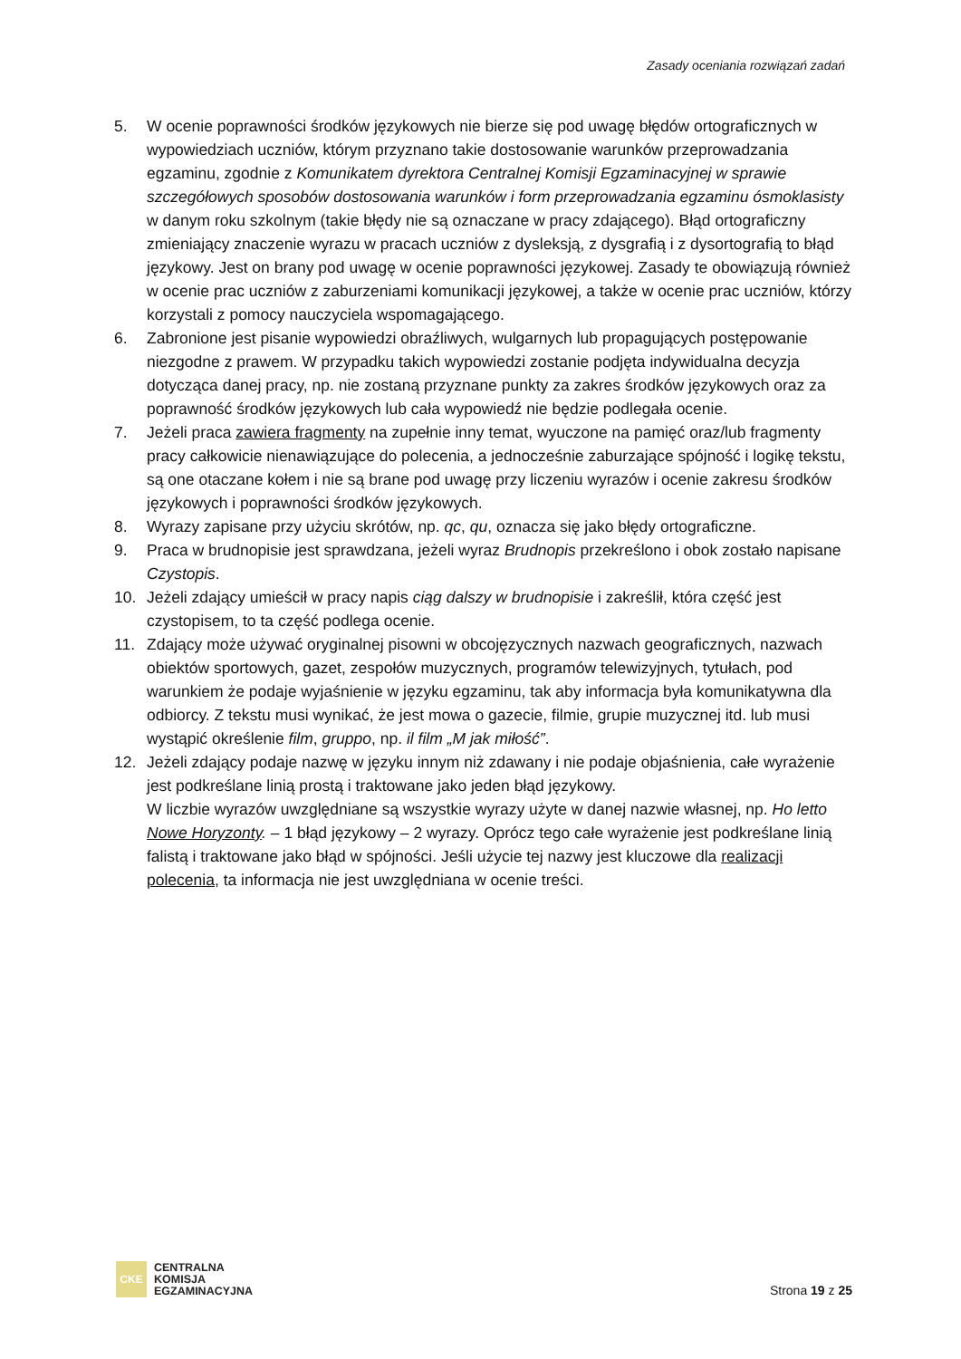Zasady oceniania rozwiązań zadań
5. W ocenie poprawności środków językowych nie bierze się pod uwagę błędów ortograficznych w wypowiedziach uczniów, którym przyznano takie dostosowanie warunków przeprowadzania egzaminu, zgodnie z Komunikatem dyrektora Centralnej Komisji Egzaminacyjnej w sprawie szczegółowych sposobów dostosowania warunków i form przeprowadzania egzaminu ósmoklasisty w danym roku szkolnym (takie błędy nie są oznaczane w pracy zdającego). Błąd ortograficzny zmieniający znaczenie wyrazu w pracach uczniów z dysleksją, z dysgrafią i z dysortografią to błąd językowy. Jest on brany pod uwagę w ocenie poprawności językowej. Zasady te obowiązują również w ocenie prac uczniów z zaburzeniami komunikacji językowej, a także w ocenie prac uczniów, którzy korzystali z pomocy nauczyciela wspomagającego.
6. Zabronione jest pisanie wypowiedzi obraźliwych, wulgarnych lub propagujących postępowanie niezgodne z prawem. W przypadku takich wypowiedzi zostanie podjęta indywidualna decyzja dotycząca danej pracy, np. nie zostaną przyznane punkty za zakres środków językowych oraz za poprawność środków językowych lub cała wypowiedź nie będzie podlegała ocenie.
7. Jeżeli praca zawiera fragmenty na zupełnie inny temat, wyuczone na pamięć oraz/lub fragmenty pracy całkowicie nienawiązujące do polecenia, a jednocześnie zaburzające spójność i logikę tekstu, są one otaczane kołem i nie są brane pod uwagę przy liczeniu wyrazów i ocenie zakresu środków językowych i poprawności środków językowych.
8. Wyrazy zapisane przy użyciu skrótów, np. qc, qu, oznacza się jako błędy ortograficzne.
9. Praca w brudnopisie jest sprawdzana, jeżeli wyraz Brudnopis przekreślono i obok zostało napisane Czystopis.
10. Jeżeli zdający umieścił w pracy napis ciąg dalszy w brudnopisie i zakreślił, która część jest czystopisem, to ta część podlega ocenie.
11. Zdający może używać oryginalnej pisowni w obcojęzycznych nazwach geograficznych, nazwach obiektów sportowych, gazet, zespołów muzycznych, programów telewizyjnych, tytułach, pod warunkiem że podaje wyjaśnienie w języku egzaminu, tak aby informacja była komunikatywna dla odbiorcy. Z tekstu musi wynikać, że jest mowa o gazecie, filmie, grupie muzycznej itd. lub musi wystąpić określenie film, gruppo, np. il film „M jak miłość”.
12. Jeżeli zdający podaje nazwę w języku innym niż zdawany i nie podaje objaśnienia, całe wyrażenie jest podkreślane linią prostą i traktowane jako jeden błąd językowy.
W liczbie wyrazów uwzględniane są wszystkie wyrazy użyte w danej nazwie własnej, np. Ho letto Nowe Horyzonty. – 1 błąd językowy – 2 wyrazy. Oprócz tego całe wyrażenie jest podkreślane linią falistą i traktowane jako błąd w spójności. Jeśli użycie tej nazwy jest kluczowe dla realizacji polecenia, ta informacja nie jest uwzględniana w ocenie treści.
CKE
CENTRALNA
KOMISJA
EGZAMINACYJNA
Strona 19 z 25